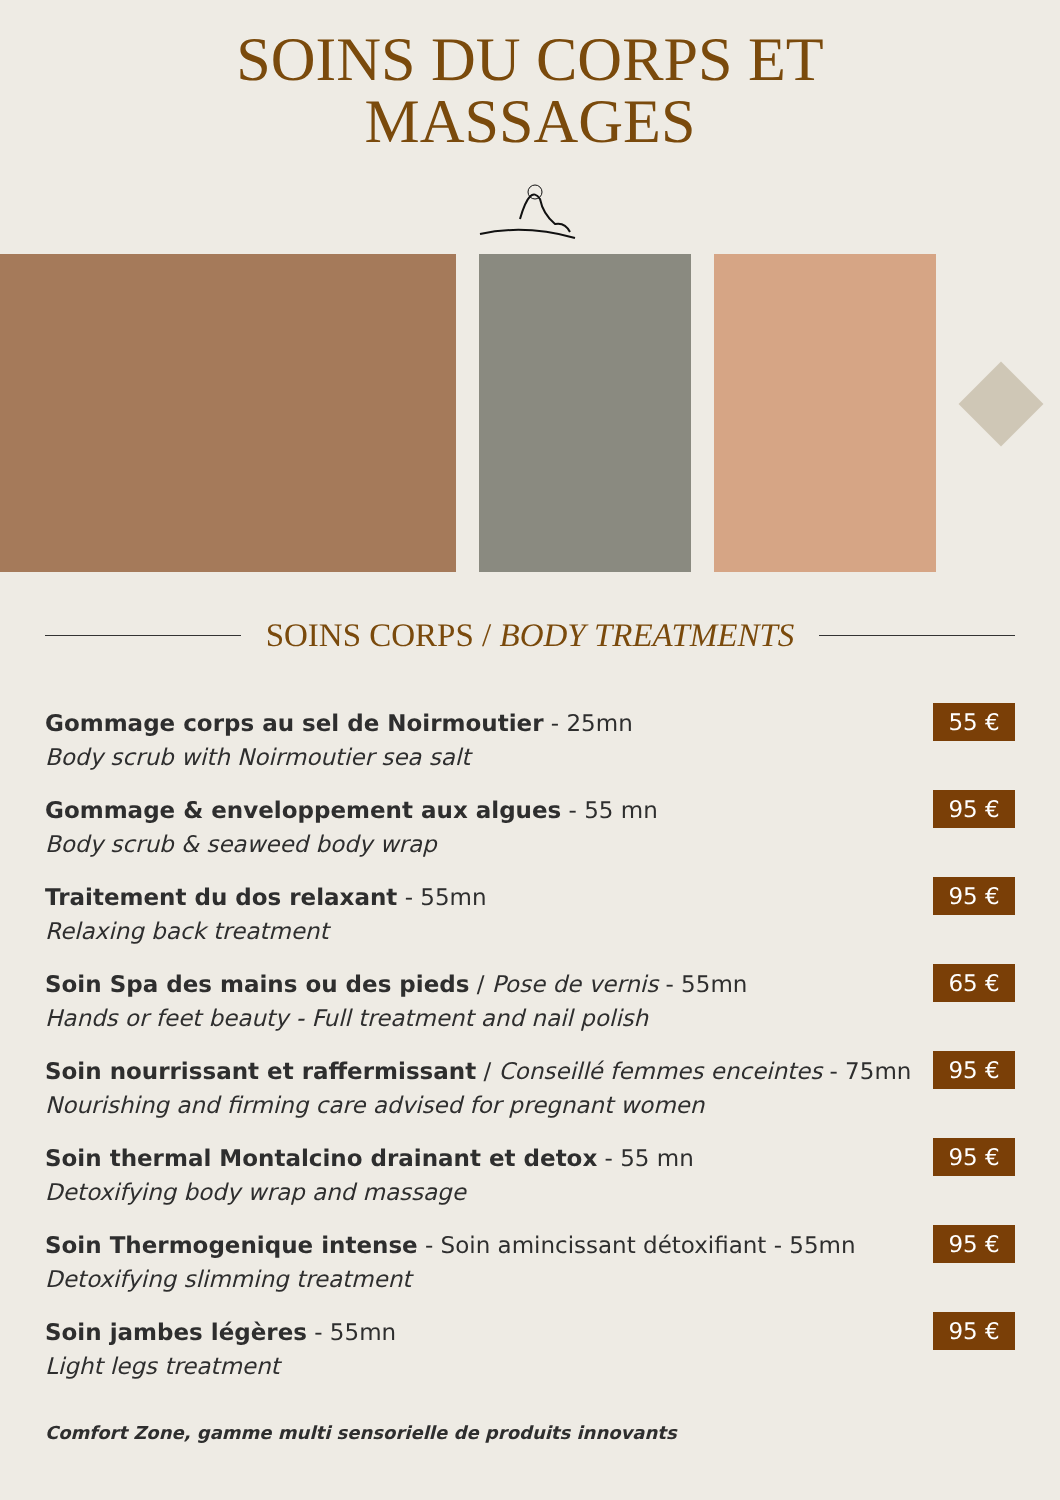SOINS DU CORPS ET
MASSAGES
SOINS CORPS / BODY TREATMENTS
Gommage corps au sel de Noirmoutier - 25mn
Body scrub with Noirmoutier sea salt
55 €
Gommage & enveloppement aux algues - 55 mn
Body scrub & seaweed body wrap
95 €
Traitement du dos relaxant - 55mn
Relaxing back treatment
95 €
Soin Spa des mains ou des pieds / Pose de vernis - 55mn
Hands or feet beauty - Full treatment and nail polish
65 €
Soin nourrissant et raffermissant / Conseillé femmes enceintes - 75mn
Nourishing and firming care advised for pregnant women
95 €
Soin thermal Montalcino drainant et detox - 55 mn
Detoxifying body wrap and massage
95 €
Soin Thermogenique intense - Soin amincissant détoxifiant - 55mn
Detoxifying slimming treatment
95 €
Soin jambes légères - 55mn
Light legs treatment
95 €
Comfort Zone, gamme multi sensorielle de produits innovants